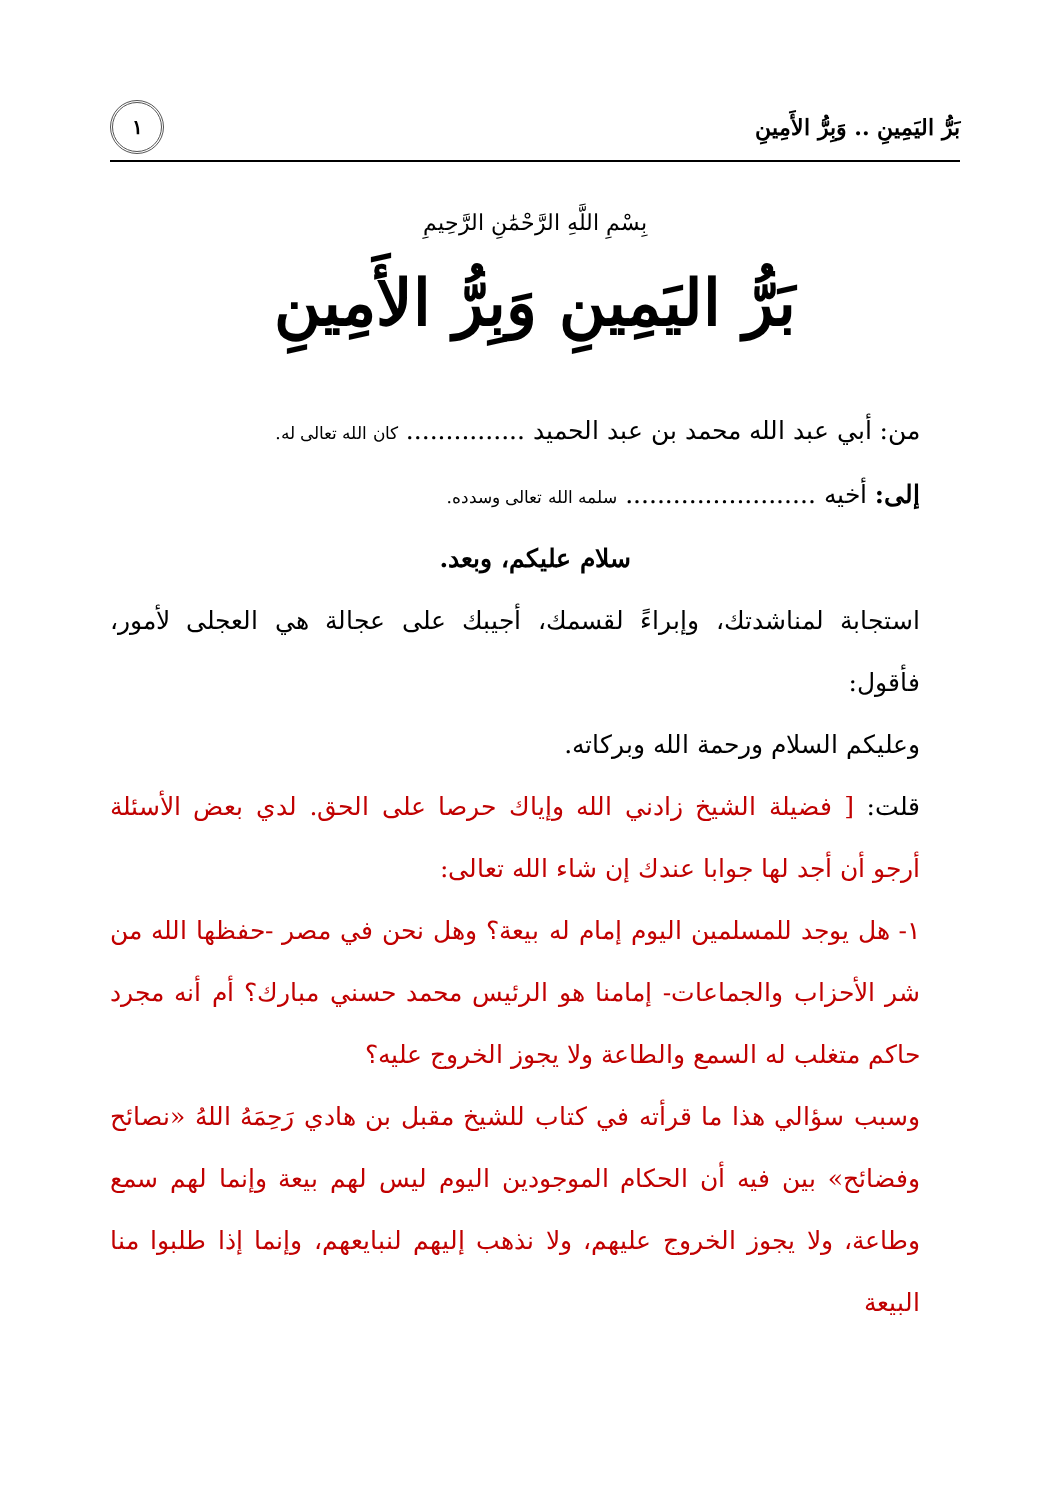بَرُّ اليَمِينِ .. وَبِرُّ الأَمِينِ
١
بِسْمِ اللَّهِ الرَّحْمَٰنِ الرَّحِيمِ
بَرُّ اليَمِينِ وَبِرُّ الأَمِينِ
من: أبي عبد الله محمد بن عبد الحميد ............... كان الله تعالى له.
إلى: أخيه ........................ سلمه الله تعالى وسدده.
سلام عليكم، وبعد.
استجابة لمناشدتك، وإبراءً لقسمك، أجيبك على عجالة هي العجلى لأمور، فأقول:
وعليكم السلام ورحمة الله وبركاته.
قلت: [ فضيلة الشيخ زادني الله وإياك حرصا على الحق. لدي بعض الأسئلة أرجو أن أجد لها جوابا عندك إن شاء الله تعالى:
١- هل يوجد للمسلمين اليوم إمام له بيعة؟ وهل نحن في مصر -حفظها الله من شر الأحزاب والجماعات- إمامنا هو الرئيس محمد حسني مبارك؟ أم أنه مجرد حاكم متغلب له السمع والطاعة ولا يجوز الخروج عليه؟
وسبب سؤالي هذا ما قرأته في كتاب للشيخ مقبل بن هادي رَحِمَهُ اللهُ «نصائح وفضائح» بين فيه أن الحكام الموجودين اليوم ليس لهم بيعة وإنما لهم سمع وطاعة، ولا يجوز الخروج عليهم، ولا نذهب إليهم لنبايعهم، وإنما إذا طلبوا منا البيعة